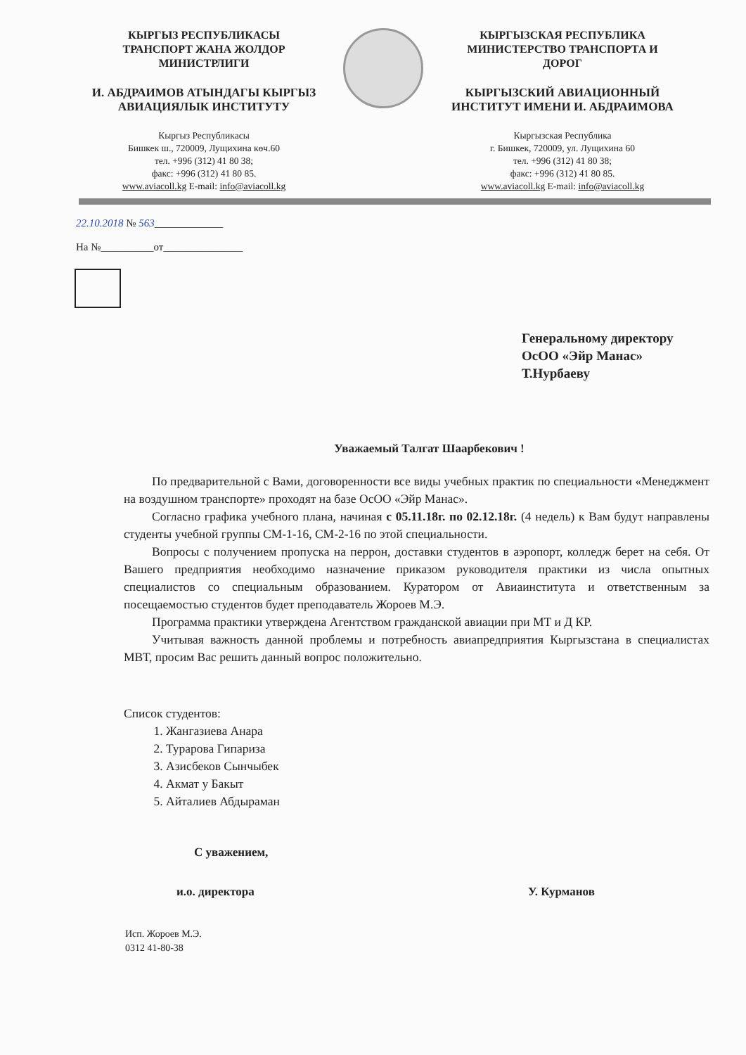КЫРГЫЗ РЕСПУБЛИКАСЫ
ТРАНСПОРТ ЖАНА ЖОЛДОР
МИНИСТРЛИГИ
И. АБДРАИМОВ АТЫНДАГЫ КЫРГЫЗ
АВИАЦИЯЛЫК ИНСТИТУТУ
Кыргыз Республикасы
Бишкек ш., 720009, Лущихина көч.60
тел. +996 (312) 41 80 38;
факс: +996 (312) 41 80 85.
www.aviacoll.kg E-mail: info@aviacoll.kg
КЫРГЫЗСКАЯ РЕСПУБЛИКА
МИНИСТЕРСТВО ТРАНСПОРТА И
ДОРОГ
КЫРГЫЗСКИЙ АВИАЦИОННЫЙ
ИНСТИТУТ ИМЕНИ И. АБДРАИМОВА
Кыргызская Республика
г. Бишкек, 720009, ул. Лущихина 60
тел. +996 (312) 41 80 38;
факс: +996 (312) 41 80 85.
www.aviacoll.kg E-mail: info@aviacoll.kg
22.10.2018 № 563_____________
На №__________от_______________
Генеральному директору
ОсОО «Эйр Манас»
Т.Нурбаеву
Уважаемый Талгат Шаарбекович !
По предварительной с Вами, договоренности все виды учебных практик по специальности «Менеджмент на воздушном транспорте» проходят на базе ОсОО «Эйр Манас».
Согласно графика учебного плана, начиная с 05.11.18г. по 02.12.18г. (4 недель) к Вам будут направлены студенты учебной группы СМ-1-16, СМ-2-16 по этой специальности.
Вопросы с получением пропуска на перрон, доставки студентов в аэропорт, колледж берет на себя. От Вашего предприятия необходимо назначение приказом руководителя практики из числа опытных специалистов со специальным образованием. Куратором от Авиаинститута и ответственным за посещаемостью студентов будет преподаватель Жороев М.Э.
Программа практики утверждена Агентством гражданской авиации при МТ и Д КР.
Учитывая важность данной проблемы и потребность авиапредприятия Кыргызстана в специалистах МВТ, просим Вас решить данный вопрос положительно.
Список студентов:
1. Жангазиева Анара
2. Турарова Гипариза
3. Азисбеков Сынчыбек
4. Акмат у Бакыт
5. Айталиев Абдыраман
С уважением,
и.о. директора У. Курманов
Исп. Жороев М.Э.
0312 41-80-38